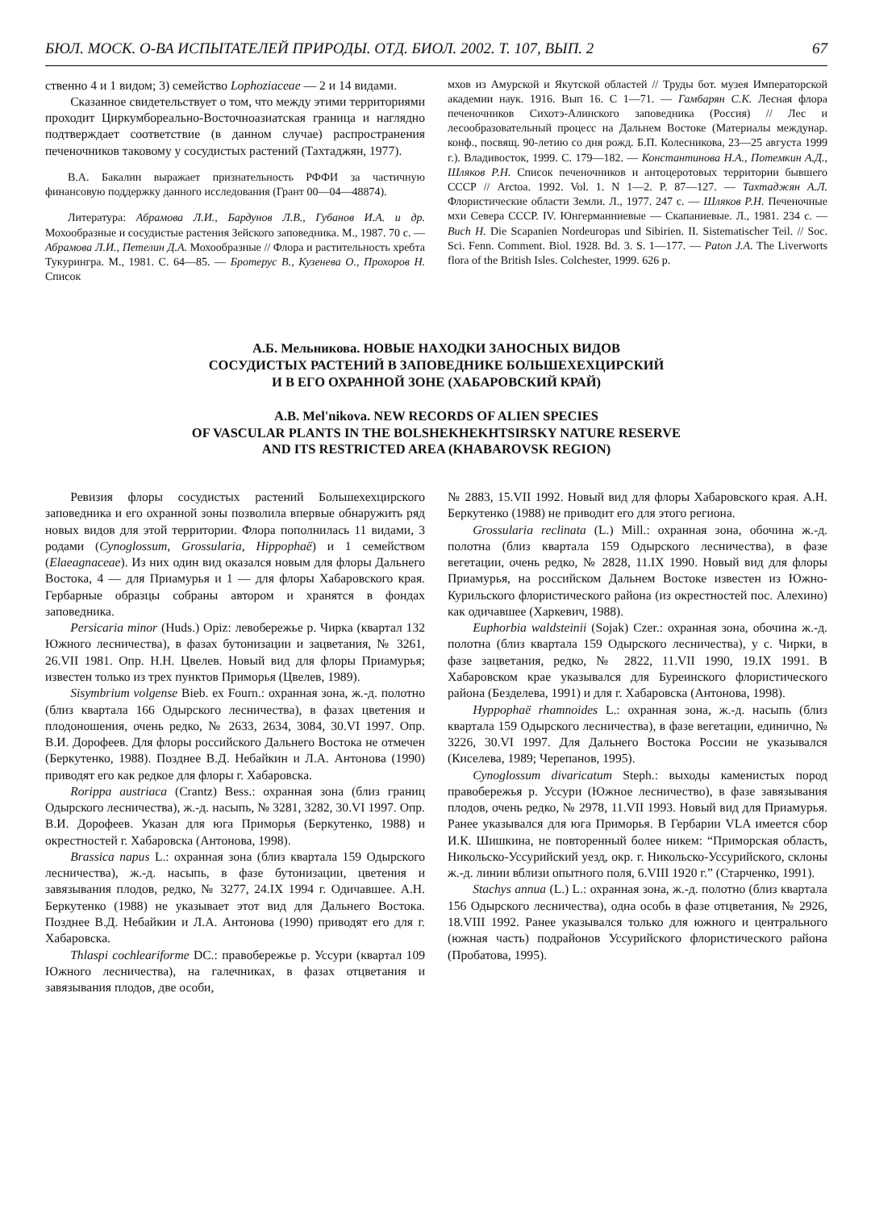БЮЛ. МОСК. О-ВА ИСПЫТАТЕЛЕЙ ПРИРОДЫ. ОТД. БИОЛ. 2002. Т. 107, ВЫП. 2 67
ственно 4 и 1 видом; 3) семейство Lophoziaceae — 2 и 14 видами.
Сказанное свидетельствует о том, что между этими территориями проходит Циркумбореально-Восточноазиатская граница и наглядно подтверждает соответствие (в данном случае) распространения печеночников таковому у сосудистых растений (Тахтаджян, 1977).
В.А. Бакалин выражает признательность РФФИ за частичную финансовую поддержку данного исследования (Грант 00—04—48874).
Литература: Абрамова Л.И., Бардунов Л.В., Губанов И.А. и др. Мохообразные и сосудистые растения Зейского заповедника. М., 1987. 70 с. — Абрамова Л.И., Петелин Д.А. Мохообразные // Флора и растительность хребта Тукурингра. М., 1981. С. 64—85. — Бротерус В., Кузенева О., Прохоров Н. Список
мхов из Амурской и Якутской областей // Труды бот. музея Императорской академии наук. 1916. Вып 16. С 1—71. — Гамбарян С.К. Лесная флора печеночников Сихотэ-Алинского заповедника (Россия) // Лес и лесообразовательный процесс на Дальнем Востоке (Материалы междунар. конф., посвящ. 90-летию со дня рожд. Б.П. Колесникова, 23—25 августа 1999 г.). Владивосток, 1999. С. 179—182. — Константинова Н.А., Потемкин А.Д., Шляков Р.Н. Список печеночников и антоцеротовых территории бывшего СССР // Arctoa. 1992. Vol. 1. N 1—2. P. 87—127. — Тахтаджян А.Л. Флористические области Земли. Л., 1977. 247 с. — Шляков Р.Н. Печеночные мхи Севера СССР. IV. Юнгерманниевые — Скапаниевые. Л., 1981. 234 с. — Buch H. Die Scapanien Nordeuropas und Sibirien. II. Sistematischer Teil. // Soc. Sci. Fenn. Comment. Biol. 1928. Bd. 3. S. 1—177. — Paton J.A. The Liverworts flora of the British Isles. Colchester, 1999. 626 p.
А.Б. Мельникова. НОВЫЕ НАХОДКИ ЗАНОСНЫХ ВИДОВ
СОСУДИСТЫХ РАСТЕНИЙ В ЗАПОВЕДНИКЕ БОЛЬШЕХЕХЦИРСКИЙ
И В ЕГО ОХРАННОЙ ЗОНЕ (ХАБАРОВСКИЙ КРАЙ)
A.B. Mel'nikova. NEW RECORDS OF ALIEN SPECIES
OF VASCULAR PLANTS IN THE BOLSHEKHEKHTSIRSKY NATURE RESERVE
AND ITS RESTRICTED AREA (KHABAROVSK REGION)
Ревизия флоры сосудистых растений Большехехцирского заповедника и его охранной зоны позволила впервые обнаружить ряд новых видов для этой территории. Флора пополнилась 11 видами, 3 родами (Cynoglossum, Grossularia, Hippophaë) и 1 семейством (Elaeagnaceae). Из них один вид оказался новым для флоры Дальнего Востока, 4 — для Приамурья и 1 — для флоры Хабаровского края. Гербарные образцы собраны автором и хранятся в фондах заповедника.
Persicaria minor (Huds.) Opiz: левобережье р. Чирка (квартал 132 Южного лесничества), в фазах бутонизации и зацветания, № 3261, 26.VII 1981. Опр. Н.Н. Цвелев. Новый вид для флоры Приамурья; известен только из трех пунктов Приморья (Цвелев, 1989).
Sisymbrium volgense Bieb. ex Fourn.: охранная зона, ж.-д. полотно (близ квартала 166 Одырского лесничества), в фазах цветения и плодоношения, очень редко, № 2633, 2634, 3084, 30.VI 1997. Опр. В.И. Дорофеев. Для флоры российского Дальнего Востока не отмечен (Беркутенко, 1988). Позднее В.Д. Небайкин и Л.А. Антонова (1990) приводят его как редкое для флоры г. Хабаровска.
Rorippa austriaca (Crantz) Bess.: охранная зона (близ границ Одырского лесничества), ж.-д. насыпь, № 3281, 3282, 30.VI 1997. Опр. В.И. Дорофеев. Указан для юга Приморья (Беркутенко, 1988) и окрестностей г. Хабаровска (Антонова, 1998).
Brassica napus L.: охранная зона (близ квартала 159 Одырского лесничества), ж.-д. насыпь, в фазе бутонизации, цветения и завязывания плодов, редко, № 3277, 24.IX 1994 г. Одичавшее. А.Н. Беркутенко (1988) не указывает этот вид для Дальнего Востока. Позднее В.Д. Небайкин и Л.А. Антонова (1990) приводят его для г. Хабаровска.
Thlaspi cochleariforme DC.: правобережье р. Уссури (квартал 109 Южного лесничества), на галечниках, в фазах отцветания и завязывания плодов, две особи,
№ 2883, 15.VII 1992. Новый вид для флоры Хабаровского края. А.Н. Беркутенко (1988) не приводит его для этого региона.
Grossularia reclinata (L.) Mill.: охранная зона, обочина ж.-д. полотна (близ квартала 159 Одырского лесничества), в фазе вегетации, очень редко, № 2828, 11.IX 1990. Новый вид для флоры Приамурья, на российском Дальнем Востоке известен из Южно-Курильского флористического района (из окрестностей пос. Алехино) как одичавшее (Харкевич, 1988).
Euphorbia waldsteinii (Sojak) Czer.: охранная зона, обочина ж.-д. полотна (близ квартала 159 Одырского лесничества), у с. Чирки, в фазе зацветания, редко, № 2822, 11.VII 1990, 19.IX 1991. В Хабаровском крае указывался для Буреинского флористического района (Безделева, 1991) и для г. Хабаровска (Антонова, 1998).
Hyppophaë rhamnoides L.: охранная зона, ж.-д. насыпь (близ квартала 159 Одырского лесничества), в фазе вегетации, единично, № 3226, 30.VI 1997. Для Дальнего Востока России не указывался (Киселева, 1989; Черепанов, 1995).
Cynoglossum divaricatum Steph.: выходы каменистых пород правобережья р. Уссури (Южное лесничество), в фазе завязывания плодов, очень редко, № 2978, 11.VII 1993. Новый вид для Приамурья. Ранее указывался для юга Приморья. В Гербарии VLA имеется сбор И.К. Шишкина, не повторенный более никем: “Приморская область, Никольско-Уссурийский уезд, окр. г. Никольско-Уссурийского, склоны ж.-д. линии вблизи опытного поля, 6.VIII 1920 г.” (Старченко, 1991).
Stachys annua (L.) L.: охранная зона, ж.-д. полотно (близ квартала 156 Одырского лесничества), одна особь в фазе отцветания, № 2926, 18.VIII 1992. Ранее указывался только для южного и центрального (южная часть) подрайонов Уссурийского флористического района (Пробатова, 1995).